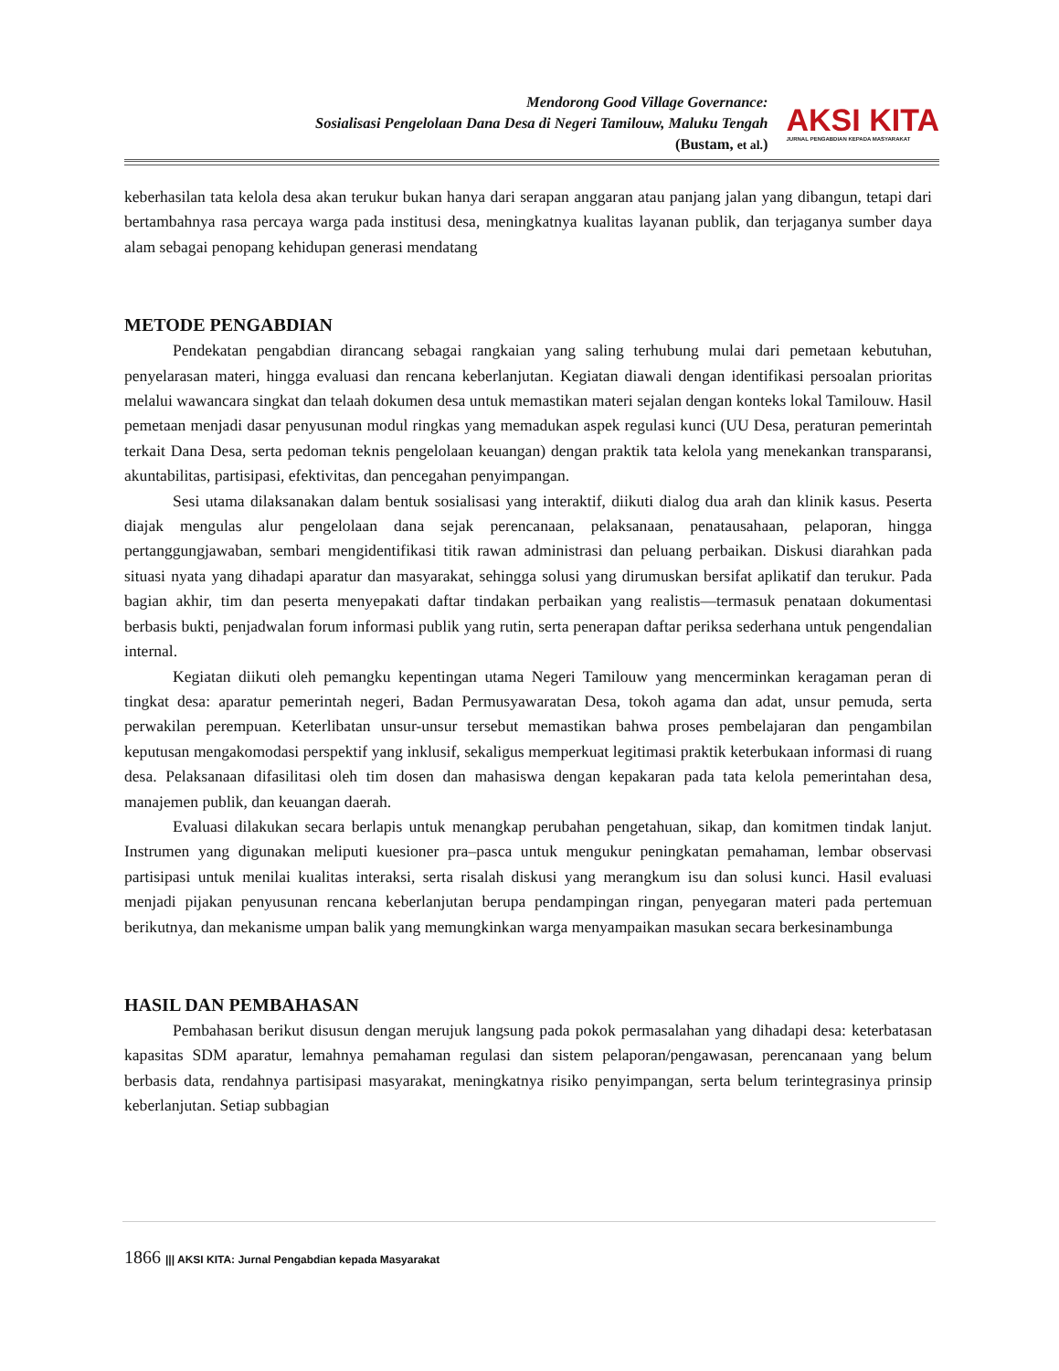Mendorong Good Village Governance:
Sosialisasi Pengelolaan Dana Desa di Negeri Tamilouw, Maluku Tengah
(Bustam, et al.)
AKSI KITA
JURNAL PENGABDIAN KEPADA MASYARAKAT
keberhasilan tata kelola desa akan terukur bukan hanya dari serapan anggaran atau panjang jalan yang dibangun, tetapi dari bertambahnya rasa percaya warga pada institusi desa, meningkatnya kualitas layanan publik, dan terjaganya sumber daya alam sebagai penopang kehidupan generasi mendatang
METODE PENGABDIAN
Pendekatan pengabdian dirancang sebagai rangkaian yang saling terhubung mulai dari pemetaan kebutuhan, penyelarasan materi, hingga evaluasi dan rencana keberlanjutan. Kegiatan diawali dengan identifikasi persoalan prioritas melalui wawancara singkat dan telaah dokumen desa untuk memastikan materi sejalan dengan konteks lokal Tamilouw. Hasil pemetaan menjadi dasar penyusunan modul ringkas yang memadukan aspek regulasi kunci (UU Desa, peraturan pemerintah terkait Dana Desa, serta pedoman teknis pengelolaan keuangan) dengan praktik tata kelola yang menekankan transparansi, akuntabilitas, partisipasi, efektivitas, dan pencegahan penyimpangan.
Sesi utama dilaksanakan dalam bentuk sosialisasi yang interaktif, diikuti dialog dua arah dan klinik kasus. Peserta diajak mengulas alur pengelolaan dana sejak perencanaan, pelaksanaan, penatausahaan, pelaporan, hingga pertanggungjawaban, sembari mengidentifikasi titik rawan administrasi dan peluang perbaikan. Diskusi diarahkan pada situasi nyata yang dihadapi aparatur dan masyarakat, sehingga solusi yang dirumuskan bersifat aplikatif dan terukur. Pada bagian akhir, tim dan peserta menyepakati daftar tindakan perbaikan yang realistis—termasuk penataan dokumentasi berbasis bukti, penjadwalan forum informasi publik yang rutin, serta penerapan daftar periksa sederhana untuk pengendalian internal.
Kegiatan diikuti oleh pemangku kepentingan utama Negeri Tamilouw yang mencerminkan keragaman peran di tingkat desa: aparatur pemerintah negeri, Badan Permusyawaratan Desa, tokoh agama dan adat, unsur pemuda, serta perwakilan perempuan. Keterlibatan unsur-unsur tersebut memastikan bahwa proses pembelajaran dan pengambilan keputusan mengakomodasi perspektif yang inklusif, sekaligus memperkuat legitimasi praktik keterbukaan informasi di ruang desa. Pelaksanaan difasilitasi oleh tim dosen dan mahasiswa dengan kepakaran pada tata kelola pemerintahan desa, manajemen publik, dan keuangan daerah.
Evaluasi dilakukan secara berlapis untuk menangkap perubahan pengetahuan, sikap, dan komitmen tindak lanjut. Instrumen yang digunakan meliputi kuesioner pra–pasca untuk mengukur peningkatan pemahaman, lembar observasi partisipasi untuk menilai kualitas interaksi, serta risalah diskusi yang merangkum isu dan solusi kunci. Hasil evaluasi menjadi pijakan penyusunan rencana keberlanjutan berupa pendampingan ringan, penyegaran materi pada pertemuan berikutnya, dan mekanisme umpan balik yang memungkinkan warga menyampaikan masukan secara berkesinambunga
HASIL DAN PEMBAHASAN
Pembahasan berikut disusun dengan merujuk langsung pada pokok permasalahan yang dihadapi desa: keterbatasan kapasitas SDM aparatur, lemahnya pemahaman regulasi dan sistem pelaporan/pengawasan, perencanaan yang belum berbasis data, rendahnya partisipasi masyarakat, meningkatnya risiko penyimpangan, serta belum terintegrasinya prinsip keberlanjutan. Setiap subbagian
1866 ||| AKSI KITA: Jurnal Pengabdian kepada Masyarakat